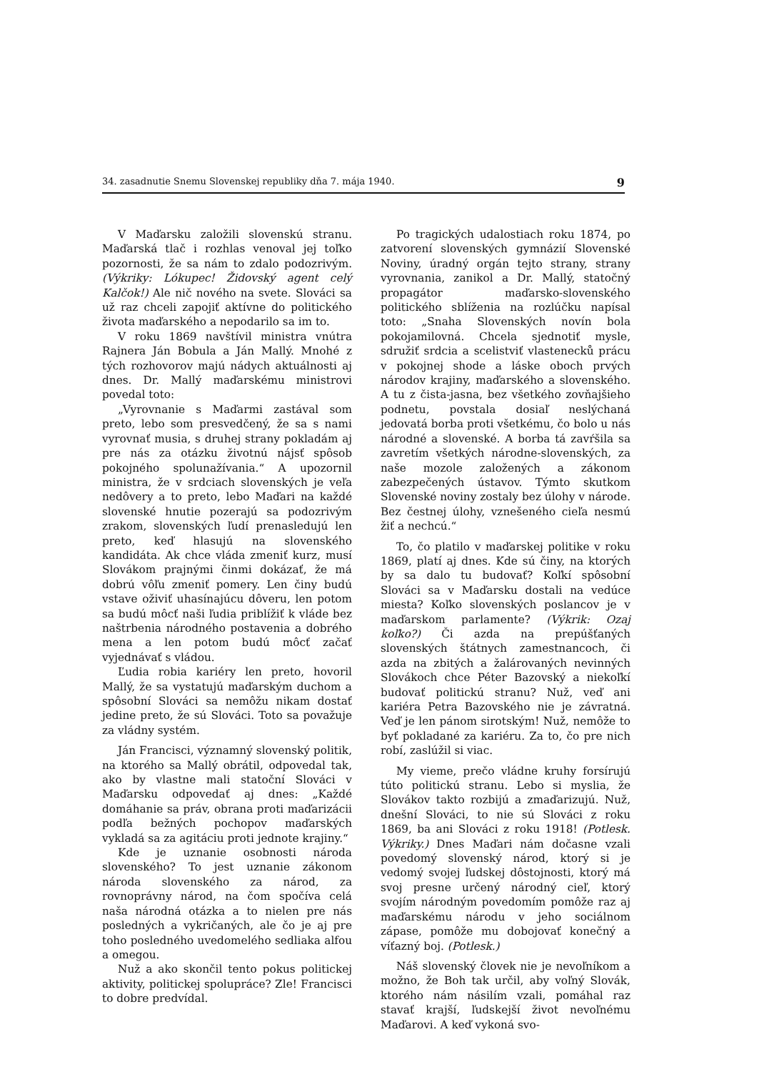34. zasadnutie Snemu Slovenskej republiky dňa 7. mája 1940. 9
V Maďarsku založili slovenskú stranu. Maďarská tlač i rozhlas venoval jej toľko pozornosti, že sa nám to zdalo podozrivým. (Výkriky: Lókupec! Židovský agent celý Kalčok!) Ale nič nového na svete. Slováci sa už raz chceli zapojiť aktívne do politického života maďarského a nepodarilo sa im to.
V roku 1869 navštívil ministra vnútra Rajnera Ján Bobula a Ján Mallý. Mnohé z tých rozhovorov majú nádych aktuálnosti aj dnes. Dr. Mallý maďarskému ministrovi povedal toto:
„Vyrovnanie s Maďarmi zastával som preto, lebo som presvedčený, že sa s nami vyrovnať musia, s druhej strany pokladám aj pre nás za otázku životnú nájsť spôsob pokojného spolunažívania.“ A upozornil ministra, že v srdciach slovenských je veľa nedôvery a to preto, lebo Maďari na každé slovenské hnutie pozerajú sa podozrivým zrakom, slovenských ľudí prenasledujú len preto, keď hlasujú na slovenského kandidáta. Ak chce vláda zmeniť kurz, musí Slovákom prajnými činmi dokázať, že má dobrú vôľu zmeniť pomery. Len činy budú vstave oživiť uhasínajúcu dôveru, len potom sa budú môcť naši ľudia priblížiť k vláde bez naštrbenia národného postavenia a dobrého mena a len potom budú môcť začať vyjednávať s vládou.
Ľudia robia kariéry len preto, hovoril Mallý, že sa vystatujú maďarským duchom a spôsobní Slováci sa nemôžu nikam dostať jedine preto, že sú Slováci. Toto sa považuje za vládny systém.
Ján Francisci, významný slovenský politik, na ktorého sa Mallý obrátil, odpovedal tak, ako by vlastne mali statoční Slováci v Maďarsku odpovedať aj dnes: „Každé domáhanie sa práv, obrana proti maďarizácii podľa bežných pochopov maďarských vykladá sa za agitáciu proti jednote krajiny.“
Kde je uznanie osobnosti národa slovenského? To jest uznanie zákonom národa slovenského za národ, za rovnoprávny národ, na čom spočíva celá naša národná otázka a to nielen pre nás posledných a vykričaných, ale čo je aj pre toho posledného uvedomelého sedliaka alfou a omegou.
Nuž a ako skončil tento pokus politickej aktivity, politickej spolupráce? Zle! Francisci to dobre predvídal.
Po tragických udalostiach roku 1874, po zatvorení slovenských gymnázií Slovenské Noviny, úradný orgán tejto strany, strany vyrovnania, zanikol a Dr. Mallý, statočný propagátor maďarsko-slovenského politického sblíženia na rozlúčku napísal toto: „Snaha Slovenských novín bola pokojamilovná. Chcela sjednotiť mysle, sdružiť srdcia a scelistviť vlastenecků prácu v pokojnej shode a láske oboch prvých národov krajiny, maďarského a slovenského. A tu z čista-jasna, bez všetkého zovňajšieho podnetu, povstala dosiaľ neslýchaná jedovatá borba proti všetkému, čo bolo u nás národné a slovenské. A borba tá zavŕšila sa zavretím všetkých národne-slovenských, za naše mozole založených a zákonom zabezpečených ústavov. Týmto skutkom Slovenské noviny zostaly bez úlohy v národe. Bez čestnej úlohy, vznešeného cieľa nesmú žiť a nechcú.“
To, čo platilo v maďarskej politike v roku 1869, platí aj dnes. Kde sú činy, na ktorých by sa dalo tu budovať? Koľkí spôsobní Slováci sa v Maďarsku dostali na vedúce miesta? Koľko slovenských poslancov je v maďarskom parlamente? (Výkrik: Ozaj koľko?) Či azda na prepúšťaných slovenských štátnych zamestnancoch, či azda na zbitých a žalárovaných nevinných Slovákoch chce Péter Bazovský a niekoľkí budovať politickú stranu? Nuž, veď ani kariéra Petra Bazovského nie je závratná. Veď je len pánom sirotským! Nuž, nemôže to byť pokladané za kariéru. Za to, čo pre nich robí, zaslúžil si viac.
My vieme, prečo vládne kruhy forsírujú túto politickú stranu. Lebo si myslia, že Slovákov takto rozbijú a zmaďarizujú. Nuž, dnešní Slováci, to nie sú Slováci z roku 1869, ba ani Slováci z roku 1918! (Potlesk. Výkriky.) Dnes Maďari nám dočasne vzali povedomý slovenský národ, ktorý si je vedomý svojej ľudskej dôstojnosti, ktorý má svoj presne určený národný cieľ, ktorý svojím národným povedomím pomôže raz aj maďarskému národu v jeho sociálnom zápase, pomôže mu dobojovať konečný a víťazný boj. (Potlesk.)
Náš slovenský človek nie je nevoľníkom a možno, že Boh tak určil, aby voľný Slovák, ktorého nám násilím vzali, pomáhal raz stavať krajší, ľudskejší život nevoľnému Maďarovi. A keď vykoná svo-